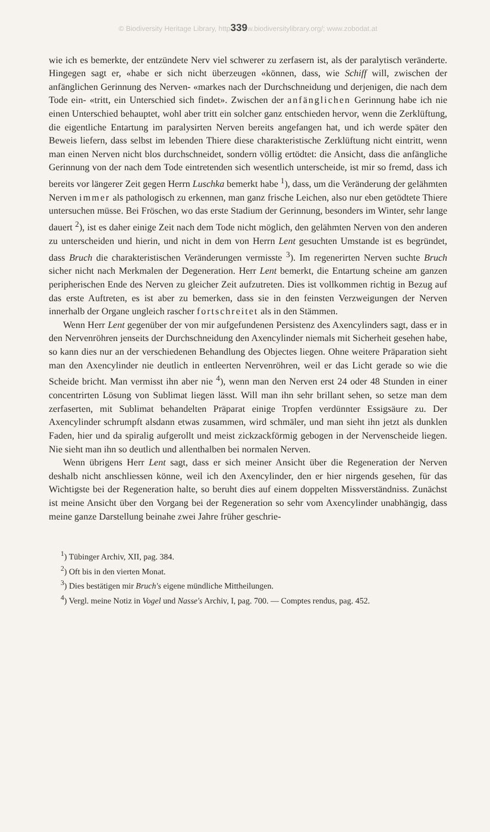© Biodiversity Heritage Library, http339w.biodiversitylibrary.org/; www.zobodat.at
wie ich es bemerkte, der entzündete Nerv viel schwerer zu zerfasern ist, als der paralytisch veränderte. Hingegen sagt er, «habe er sich nicht überzeugen «können, dass, wie Schiff will, zwischen der anfänglichen Gerinnung des Nerven- «markes nach der Durchschneidung und derjenigen, die nach dem Tode ein- «tritt, ein Unterschied sich findet». Zwischen der anfänglichen Gerinnung habe ich nie einen Unterschied behauptet, wohl aber tritt ein solcher ganz entschieden hervor, wenn die Zerklüftung, die eigentliche Entartung im paralysirten Nerven bereits angefangen hat, und ich werde später den Beweis liefern, dass selbst im lebenden Thiere diese charakteristische Zerklüftung nicht eintritt, wenn man einen Nerven nicht blos durchschneidet, sondern völlig ertödtet: die Ansicht, dass die anfängliche Gerinnung von der nach dem Tode eintretenden sich wesentlich unterscheide, ist mir so fremd, dass ich bereits vor längerer Zeit gegen Herrn Luschka bemerkt habe <sup>1</sup>), dass, um die Veränderung der gelähmten Nerven immer als pathologisch zu erkennen, man ganz frische Leichen, also nur eben getödtete Thiere untersuchen müsse. Bei Fröschen, wo das erste Stadium der Gerinnung, besonders im Winter, sehr lange dauert <sup>2</sup>), ist es daher einige Zeit nach dem Tode nicht möglich, den gelähmten Nerven von den anderen zu unterscheiden und hierin, und nicht in dem von Herrn Lent gesuchten Umstande ist es begründet, dass Bruch die charakteristischen Veränderungen vermisste <sup>3</sup>). Im regenerirten Nerven suchte Bruch sicher nicht nach Merkmalen der Degeneration. Herr Lent bemerkt, die Entartung scheine am ganzen peripherischen Ende des Nerven zu gleicher Zeit aufzutreten. Dies ist vollkommen richtig in Bezug auf das erste Auftreten, es ist aber zu bemerken, dass sie in den feinsten Verzweigungen der Nerven innerhalb der Organe ungleich rascher fortschreitet als in den Stämmen.
Wenn Herr Lent gegenüber der von mir aufgefundenen Persistenz des Axencylinders sagt, dass er in den Nervenröhren jenseits der Durchschneidung den Axencylinder niemals mit Sicherheit gesehen habe, so kann dies nur an der verschiedenen Behandlung des Objectes liegen. Ohne weitere Präparation sieht man den Axencylinder nie deutlich in entleerten Nervenröhren, weil er das Licht gerade so wie die Scheide bricht. Man vermisst ihn aber nie <sup>4</sup>), wenn man den Nerven erst 24 oder 48 Stunden in einer concentrirten Lösung von Sublimat liegen lässt. Will man ihn sehr brillant sehen, so setze man dem zerfaserten, mit Sublimat behandelten Präparat einige Tropfen verdünnter Essigsäure zu. Der Axencylinder schrumpft alsdann etwas zusammen, wird schmäler, und man sieht ihn jetzt als dunklen Faden, hier und da spiralig aufgerollt und meist zickzackförmig gebogen in der Nervenscheide liegen. Nie sieht man ihn so deutlich und allenthalben bei normalen Nerven.
Wenn übrigens Herr Lent sagt, dass er sich meiner Ansicht über die Regeneration der Nerven deshalb nicht anschliessen könne, weil ich den Axencylinder, den er hier nirgends gesehen, für das Wichtigste bei der Regeneration halte, so beruht dies auf einem doppelten Missverständniss. Zunächst ist meine Ansicht über den Vorgang bei der Regeneration so sehr vom Axencylinder unabhängig, dass meine ganze Darstellung beinahe zwei Jahre früher geschrie-
<sup>1</sup>) Tübinger Archiv, XII, pag. 384.
<sup>2</sup>) Oft bis in den vierten Monat.
<sup>3</sup>) Dies bestätigen mir Bruch's eigene mündliche Mittheilungen.
<sup>4</sup>) Vergl. meine Notiz in Vogel und Nasse's Archiv, I, pag. 700. — Comptes rendus, pag. 452.